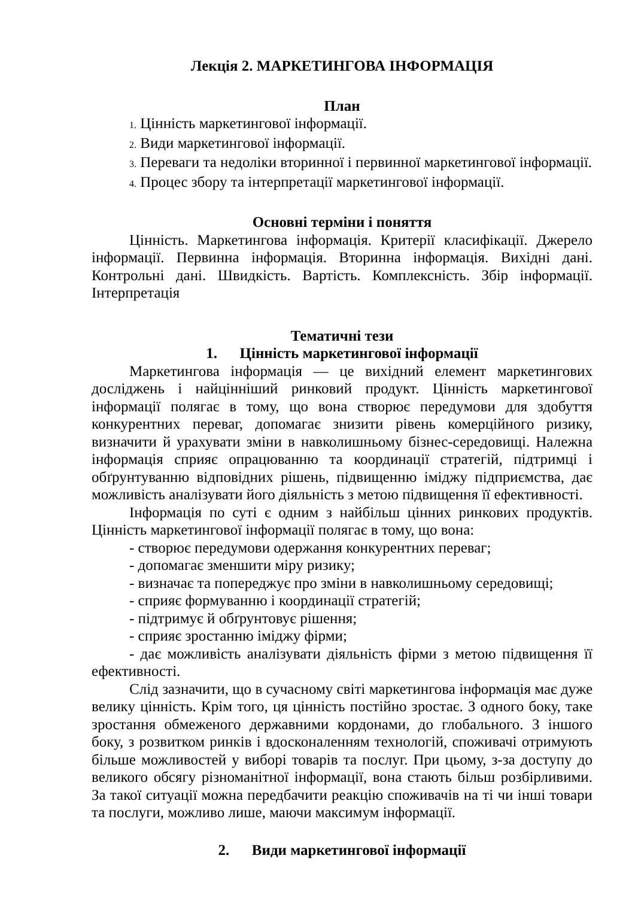Лекція 2. МАРКЕТИНГОВА ІНФОРМАЦІЯ
План
1. Цінність маркетингової інформації.
2. Види маркетингової інформації.
3. Переваги та недоліки вторинної і первинної маркетингової інформації.
4. Процес збору та інтерпретації маркетингової інформації.
Основні терміни і поняття
Цінність. Маркетингова інформація. Критерії класифікації. Джерело інформації. Первинна інформація. Вторинна інформація. Вихідні дані. Контрольні дані. Швидкість. Вартість. Комплексність. Збір інформації. Інтерпретація
Тематичні тези
1. Цінність маркетингової інформації
Маркетингова інформація — це вихідний елемент маркетингових досліджень і найцінніший ринковий продукт. Цінність маркетингової інформації полягає в тому, що вона створює передумови для здобуття конкурентних переваг, допомагає знизити рівень комерційного ризику, визначити й урахувати зміни в навколишньому бізнес-середовищі. Належна інформація сприяє опрацюванню та координації стратегій, підтримці і обґрунтуванню відповідних рішень, підвищенню іміджу підприємства, дає можливість аналізувати його діяльність з метою підвищення її ефективності.
Інформація по суті є одним з найбільш цінних ринкових продуктів. Цінність маркетингової інформації полягає в тому, що вона:
- створює передумови одержання конкурентних переваг;
- допомагає зменшити міру ризику;
- визначає та попереджує про зміни в навколишньому середовищі;
- сприяє формуванню і координації стратегій;
- підтримує й обґрунтовує рішення;
- сприяє зростанню іміджу фірми;
- дає можливість аналізувати діяльність фірми з метою підвищення її ефективності.
Слід зазначити, що в сучасному світі маркетингова інформація має дуже велику цінність. Крім того, ця цінність постійно зростає. З одного боку, таке зростання обмеженого державними кордонами, до глобального. З іншого боку, з розвитком ринків і вдосконаленням технологій, споживачі отримують більше можливостей у виборі товарів та послуг. При цьому, з-за доступу до великого обсягу різноманітної інформації, вона стають більш розбірливими. За такої ситуації можна передбачити реакцію споживачів на ті чи інші товари та послуги, можливо лише, маючи максимум інформації.
2. Види маркетингової інформації